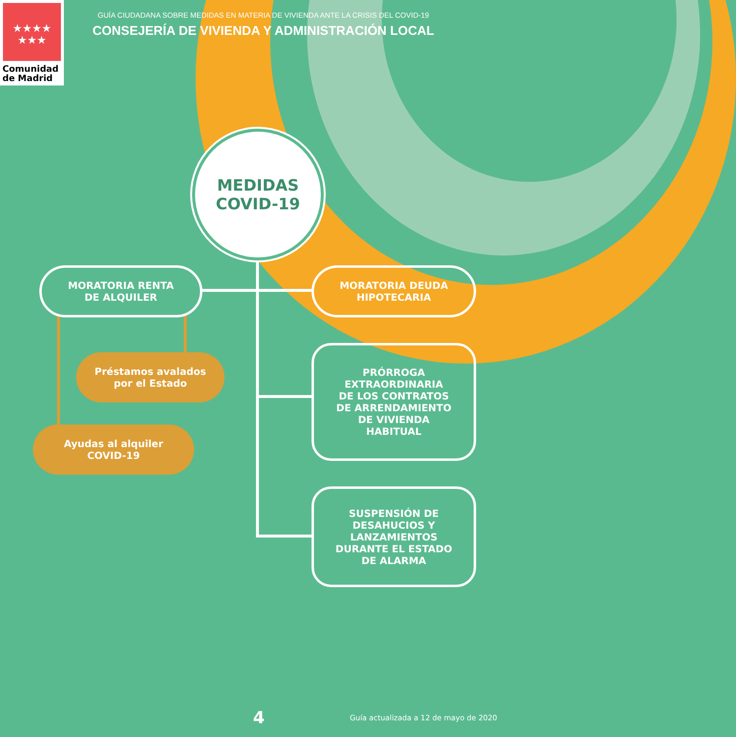★★★★
★★★
Comunidad
de Madrid
GUÍA CIUDADANA SOBRE MEDIDAS EN MATERIA DE VIVIENDA ANTE LA CRISIS DEL COVID-19
CONSEJERÍA DE VIVIENDA Y ADMINISTRACIÓN LOCAL
MEDIDAS
COVID-19
MORATORIA RENTA
DE ALQUILER
MORATORIA DEUDA
HIPOTECARIA
Préstamos avalados
por el Estado
Ayudas al alquiler
COVID-19
PRÓRROGA
EXTRAORDINARIA
DE LOS CONTRATOS
DE ARRENDAMIENTO
DE VIVIENDA
HABITUAL
SUSPENSIÓN DE
DESAHUCIOS Y
LANZAMIENTOS
DURANTE EL ESTADO
DE ALARMA
4
Guía actualizada a 12 de mayo de 2020